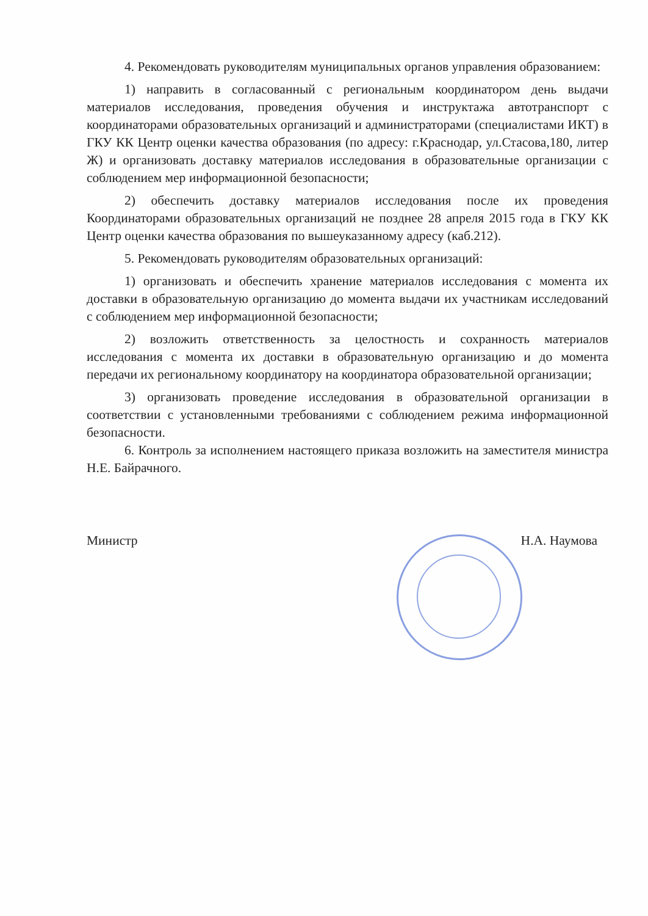4. Рекомендовать руководителям муниципальных органов управления образованием:
1) направить в согласованный с региональным координатором день выдачи материалов исследования, проведения обучения и инструктажа автотранспорт с координаторами образовательных организаций и администраторами (специалистами ИКТ) в ГКУ КК Центр оценки качества образования (по адресу: г.Краснодар, ул.Стасова,180, литер Ж) и организовать доставку материалов исследования в образовательные организации с соблюдением мер информационной безопасности;
2) обеспечить доставку материалов исследования после их проведения Координаторами образовательных организаций не позднее 28 апреля 2015 года в ГКУ КК Центр оценки качества образования по вышеуказанному адресу (каб.212).
5. Рекомендовать руководителям образовательных организаций:
1) организовать и обеспечить хранение материалов исследования с момента их доставки в образовательную организацию до момента выдачи их участникам исследований с соблюдением мер информационной безопасности;
2) возложить ответственность за целостность и сохранность материалов исследования с момента их доставки в образовательную организацию и до момента передачи их региональному координатору на координатора образовательной организации;
3) организовать проведение исследования в образовательной организации в соответствии с установленными требованиями с соблюдением режима информационной безопасности.
6. Контроль за исполнением настоящего приказа возложить на заместителя министра Н.Е. Байрачного.
Министр Н.А. Наумова